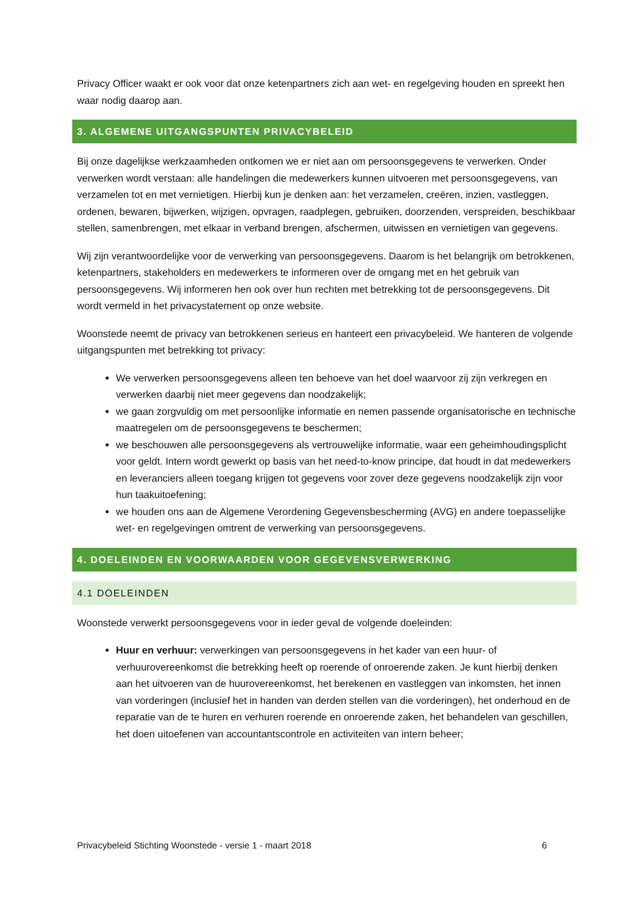Privacy Officer waakt er ook voor dat onze ketenpartners zich aan wet- en regelgeving houden en spreekt hen waar nodig daarop aan.
3. ALGEMENE UITGANGSPUNTEN PRIVACYBELEID
Bij onze dagelijkse werkzaamheden ontkomen we er niet aan om persoonsgegevens te verwerken. Onder verwerken wordt verstaan: alle handelingen die medewerkers kunnen uitvoeren met persoonsgegevens, van verzamelen tot en met vernietigen. Hierbij kun je denken aan: het verzamelen, creëren, inzien, vastleggen, ordenen, bewaren, bijwerken, wijzigen, opvragen, raadplegen, gebruiken, doorzenden, verspreiden, beschikbaar stellen, samenbrengen, met elkaar in verband brengen, afschermen, uitwissen en vernietigen van gegevens.
Wij zijn verantwoordelijke voor de verwerking van persoonsgegevens. Daarom is het belangrijk om betrokkenen, ketenpartners, stakeholders en medewerkers te informeren over de omgang met en het gebruik van persoonsgegevens. Wij informeren hen ook over hun rechten met betrekking tot de persoonsgegevens. Dit wordt vermeld in het privacystatement op onze website.
Woonstede neemt de privacy van betrokkenen serieus en hanteert een privacybeleid. We hanteren de volgende uitgangspunten met betrekking tot privacy:
We verwerken persoonsgegevens alleen ten behoeve van het doel waarvoor zij zijn verkregen en verwerken daarbij niet meer gegevens dan noodzakelijk;
we gaan zorgvuldig om met persoonlijke informatie en nemen passende organisatorische en technische maatregelen om de persoonsgegevens te beschermen;
we beschouwen alle persoonsgegevens als vertrouwelijke informatie, waar een geheimhoudingsplicht voor geldt. Intern wordt gewerkt op basis van het need-to-know principe, dat houdt in dat medewerkers en leveranciers alleen toegang krijgen tot gegevens voor zover deze gegevens noodzakelijk zijn voor hun taakuitoefening;
we houden ons aan de Algemene Verordening Gegevensbescherming (AVG) en andere toepasselijke wet- en regelgevingen omtrent de verwerking van persoonsgegevens.
4. DOELEINDEN EN VOORWAARDEN VOOR GEGEVENSVERWERKING
4.1 DOELEINDEN
Woonstede verwerkt persoonsgegevens voor in ieder geval de volgende doeleinden:
Huur en verhuur: verwerkingen van persoonsgegevens in het kader van een huur- of verhuurovereenkomst die betrekking heeft op roerende of onroerende zaken. Je kunt hierbij denken aan het uitvoeren van de huurovereenkomst, het berekenen en vastleggen van inkomsten, het innen van vorderingen (inclusief het in handen van derden stellen van die vorderingen), het onderhoud en de reparatie van de te huren en verhuren roerende en onroerende zaken, het behandelen van geschillen, het doen uitoefenen van accountantscontrole en activiteiten van intern beheer;
Privacybeleid Stichting Woonstede - versie 1 - maart 2018 6